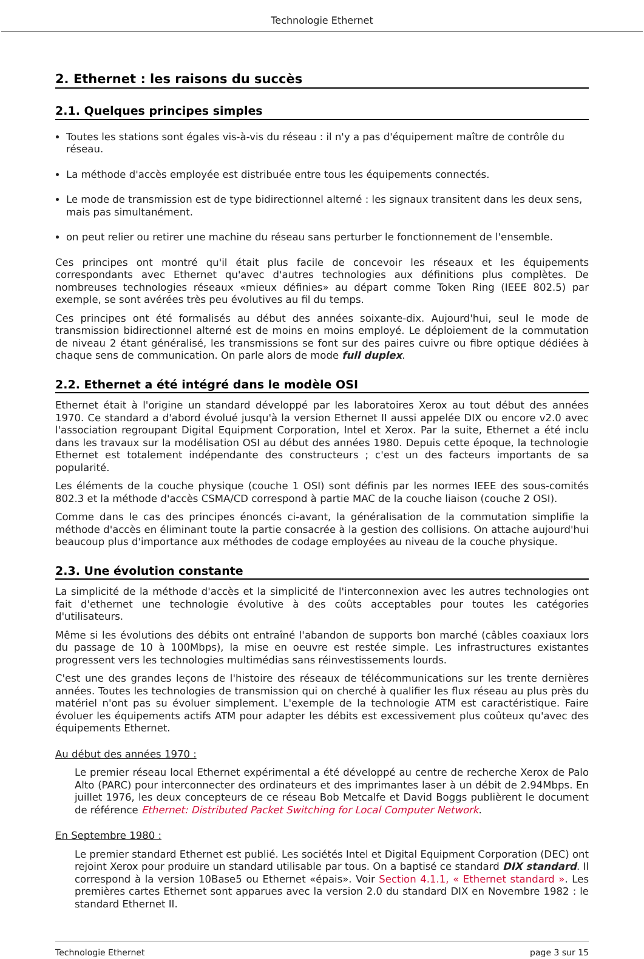Technologie Ethernet
2. Ethernet : les raisons du succès
2.1. Quelques principes simples
Toutes les stations sont égales vis-à-vis du réseau : il n'y a pas d'équipement maître de contrôle du réseau.
La méthode d'accès employée est distribuée entre tous les équipements connectés.
Le mode de transmission est de type bidirectionnel alterné : les signaux transitent dans les deux sens, mais pas simultanément.
on peut relier ou retirer une machine du réseau sans perturber le fonctionnement de l'ensemble.
Ces principes ont montré qu'il était plus facile de concevoir les réseaux et les équipements correspondants avec Ethernet qu'avec d'autres technologies aux définitions plus complètes. De nombreuses technologies réseaux «mieux définies» au départ comme Token Ring (IEEE 802.5) par exemple, se sont avérées très peu évolutives au fil du temps.
Ces principes ont été formalisés au début des années soixante-dix. Aujourd'hui, seul le mode de transmission bidirectionnel alterné est de moins en moins employé. Le déploiement de la commutation de niveau 2 étant généralisé, les transmissions se font sur des paires cuivre ou fibre optique dédiées à chaque sens de communication. On parle alors de mode full duplex.
2.2. Ethernet a été intégré dans le modèle OSI
Ethernet était à l'origine un standard développé par les laboratoires Xerox au tout début des années 1970. Ce standard a d'abord évolué jusqu'à la version Ethernet II aussi appelée DIX ou encore v2.0 avec l'association regroupant Digital Equipment Corporation, Intel et Xerox. Par la suite, Ethernet a été inclu dans les travaux sur la modélisation OSI au début des années 1980. Depuis cette époque, la technologie Ethernet est totalement indépendante des constructeurs ; c'est un des facteurs importants de sa popularité.
Les éléments de la couche physique (couche 1 OSI) sont définis par les normes IEEE des sous-comités 802.3 et la méthode d'accès CSMA/CD correspond à partie MAC de la couche liaison (couche 2 OSI).
Comme dans le cas des principes énoncés ci-avant, la généralisation de la commutation simplifie la méthode d'accès en éliminant toute la partie consacrée à la gestion des collisions. On attache aujourd'hui beaucoup plus d'importance aux méthodes de codage employées au niveau de la couche physique.
2.3. Une évolution constante
La simplicité de la méthode d'accès et la simplicité de l'interconnexion avec les autres technologies ont fait d'ethernet une technologie évolutive à des coûts acceptables pour toutes les catégories d'utilisateurs.
Même si les évolutions des débits ont entraîné l'abandon de supports bon marché (câbles coaxiaux lors du passage de 10 à 100Mbps), la mise en oeuvre est restée simple. Les infrastructures existantes progressent vers les technologies multimédias sans réinvestissements lourds.
C'est une des grandes leçons de l'histoire des réseaux de télécommunications sur les trente dernières années. Toutes les technologies de transmission qui on cherché à qualifier les flux réseau au plus près du matériel n'ont pas su évoluer simplement. L'exemple de la technologie ATM est caractéristique. Faire évoluer les équipements actifs ATM pour adapter les débits est excessivement plus coûteux qu'avec des équipements Ethernet.
Au début des années 1970 :
Le premier réseau local Ethernet expérimental a été développé au centre de recherche Xerox de Palo Alto (PARC) pour interconnecter des ordinateurs et des imprimantes laser à un débit de 2.94Mbps. En juillet 1976, les deux concepteurs de ce réseau Bob Metcalfe et David Boggs publièrent le document de référence Ethernet: Distributed Packet Switching for Local Computer Network.
En Septembre 1980 :
Le premier standard Ethernet est publié. Les sociétés Intel et Digital Equipment Corporation (DEC) ont rejoint Xerox pour produire un standard utilisable par tous. On a baptisé ce standard DIX standard. Il correspond à la version 10Base5 ou Ethernet «épais». Voir Section 4.1.1, « Ethernet standard ». Les premières cartes Ethernet sont apparues avec la version 2.0 du standard DIX en Novembre 1982 : le standard Ethernet II.
Technologie Ethernet page 3 sur 15